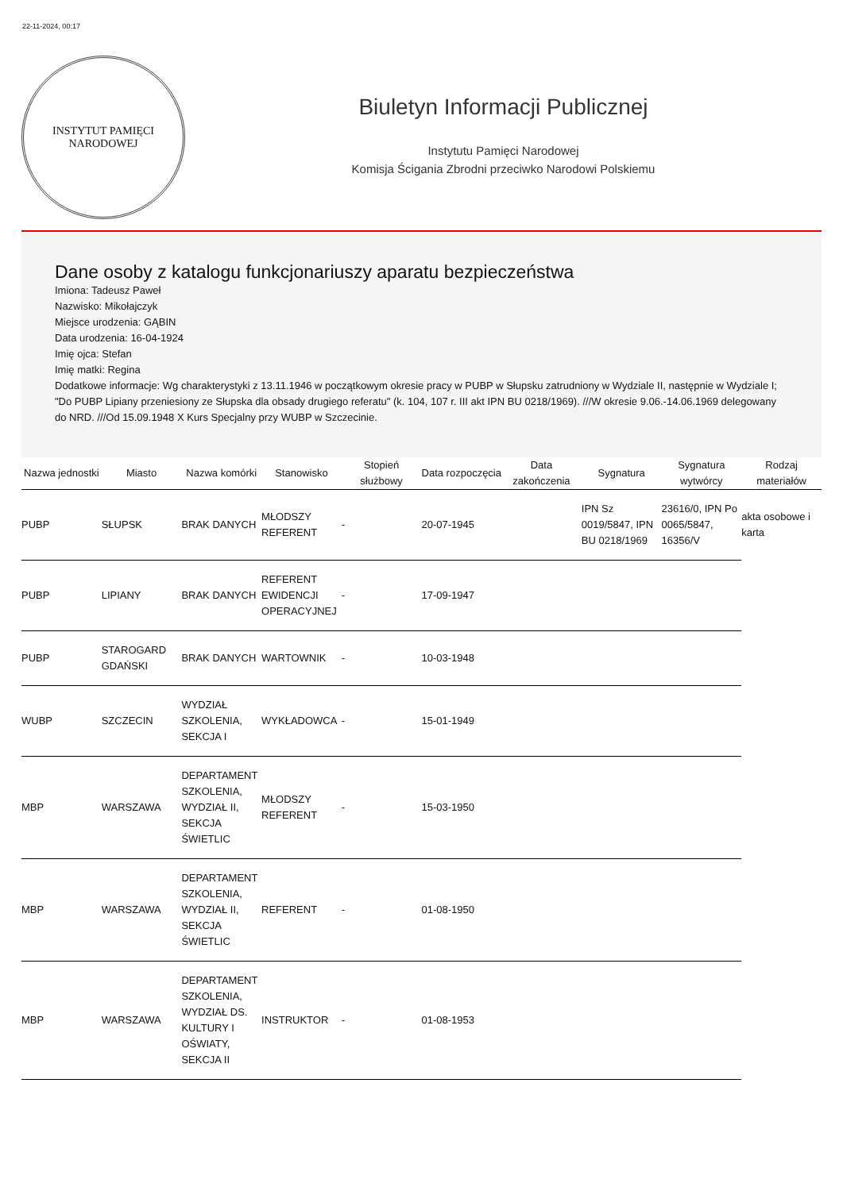22-11-2024, 00:17
INSTYTUT PAMIĘCI
NARODOWEJ
Biuletyn Informacji Publicznej
Instytutu Pamięci Narodowej
Komisja Ścigania Zbrodni przeciwko Narodowi Polskiemu
Dane osoby z katalogu funkcjonariuszy aparatu bezpieczeństwa
Imiona: Tadeusz Paweł
Nazwisko: Mikołajczyk
Miejsce urodzenia: GĄBIN
Data urodzenia: 16-04-1924
Imię ojca: Stefan
Imię matki: Regina
Dodatkowe informacje: Wg charakterystyki z 13.11.1946 w początkowym okresie pracy w PUBP w Słupsku zatrudniony w Wydziale II, następnie w Wydziale I; "Do PUBP Lipiany przeniesiony ze Słupska dla obsady drugiego referatu" (k. 104, 107 r. III akt IPN BU 0218/1969). ///W okresie 9.06.-14.06.1969 delegowany do NRD. ///Od 15.09.1948 X Kurs Specjalny przy WUBP w Szczecinie.
| Nazwa jednostki | Miasto | Nazwa komórki | Stanowisko | Stopień służbowy | Data rozpoczęcia | Data zakończenia | Sygnatura | Sygnatura wytwórcy | Rodzaj materiałów |
| --- | --- | --- | --- | --- | --- | --- | --- | --- | --- |
| PUBP | SŁUPSK | BRAK DANYCH | MŁODSZY REFERENT | - | 20-07-1945 | | IPN Sz 0019/5847, IPN BU 0218/1969 | 23616/0, IPN Po 0065/5847, 16356/V | akta osobowe i karta |
| PUBP | LIPIANY | BRAK DANYCH | REFERENT EWIDENCJI OPERACYJNEJ | - | 17-09-1947 | | | | |
| PUBP | STAROGARD GDAŃSKI | BRAK DANYCH | WARTOWNIK | - | 10-03-1948 | | | | |
| WUBP | SZCZECIN | WYDZIAŁ SZKOLENIA, SEKCJA I | WYKŁADOWCA | - | 15-01-1949 | | | | |
| MBP | WARSZAWA | DEPARTAMENT SZKOLENIA, WYDZIAŁ II, SEKCJA ŚWIETLIC | MŁODSZY REFERENT | - | 15-03-1950 | | | | |
| MBP | WARSZAWA | DEPARTAMENT SZKOLENIA, WYDZIAŁ II, SEKCJA ŚWIETLIC | REFERENT | - | 01-08-1950 | | | | |
| MBP | WARSZAWA | DEPARTAMENT SZKOLENIA, WYDZIAŁ DS. KULTURY I OŚWIATY, SEKCJA II | INSTRUKTOR | - | 01-08-1953 | | | | |